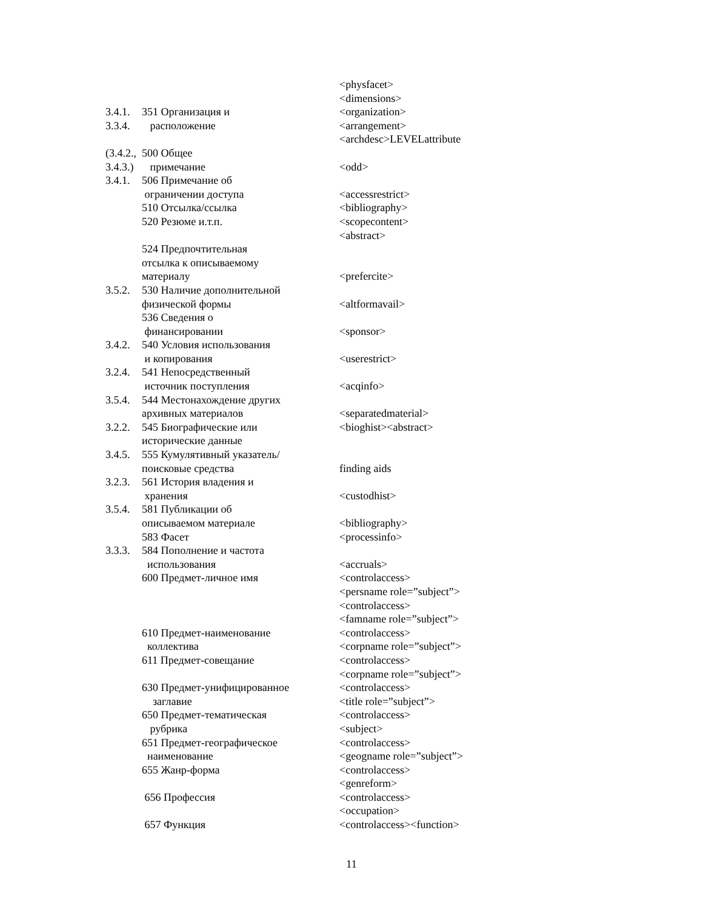| | | <physfacet> |
| | | <dimensions> |
| 3.4.1. | 351 Организация и | <organization> |
| 3.3.4. | расположение | <arrangement> |
| | | <archdesc>LEVELattribute |
| (3.4.2., | 500 Общее | |
| 3.4.3.) | примечание | <odd> |
| 3.4.1. | 506 Примечание об | |
| | ограничении доступа | <accessrestrict> |
| | 510 Отсылка/ссылка | <bibliography> |
| | 520 Резюме и.т.п. | <scopecontent> |
| | | <abstract> |
| | 524 Предпочтительная | |
| | отсылка к описываемому | |
| | материалу | <prefercite> |
| 3.5.2. | 530 Наличие дополнительной | |
| | физической формы | <altformavail> |
| | 536 Сведения о | |
| | финансировании | <sponsor> |
| 3.4.2. | 540 Условия использования | |
| | и копирования | <userestrict> |
| 3.2.4. | 541 Непосредственный | |
| | источник поступления | <acqinfo> |
| 3.5.4. | 544 Местонахождение других | |
| | архивных материалов | <separatedmaterial> |
| 3.2.2. | 545 Биографические или | <bioghist><abstract> |
| | исторические данные | |
| 3.4.5. | 555 Кумулятивный указатель/ | |
| | поисковые средства | finding aids |
| 3.2.3. | 561 История владения и | |
| | хранения | <custodhist> |
| 3.5.4. | 581 Публикации об | |
| | описываемом материале | <bibliography> |
| | 583 Фасет | <processinfo> |
| 3.3.3. | 584 Пополнение и частота | |
| | использования | <accruals> |
| | 600 Предмет-личное имя | <controlaccess> |
| | | <persname role=”subject”> |
| | | <controlaccess> |
| | | <famname role=”subject”> |
| | 610 Предмет-наименование | <controlaccess> |
| | коллектива | <corpname role=”subject”> |
| | 611 Предмет-совещание | <controlaccess> |
| | | <corpname role=”subject”> |
| | 630 Предмет-унифицированное | <controlaccess> |
| | заглавие | <title role=”subject”> |
| | 650 Предмет-тематическая | <controlaccess> |
| | рубрика | <subject> |
| | 651 Предмет-географическое | <controlaccess> |
| | наименование | <geogname role=”subject”> |
| | 655 Жанр-форма | <controlaccess> |
| | | <genreform> |
| | 656 Профессия | <controlaccess> |
| | | <occupation> |
| | 657 Функция | <controlaccess><function> |
11